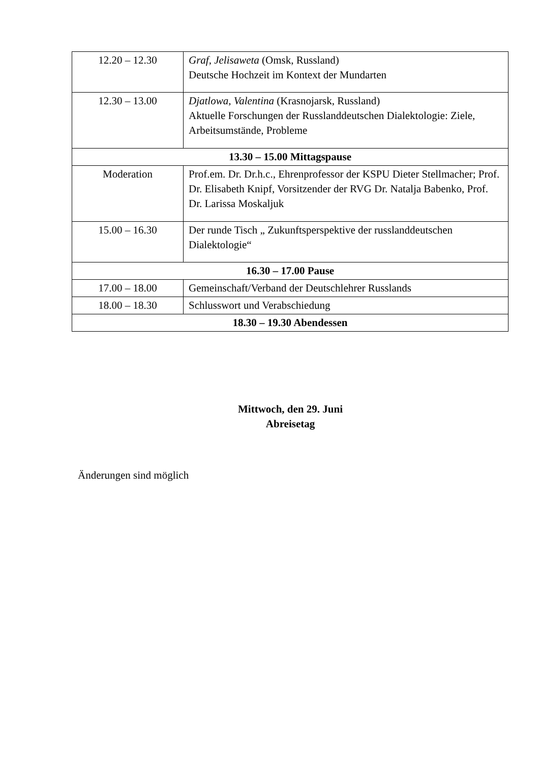| 12.20 – 12.30 | Graf, Jelisaweta (Omsk, Russland) Deutsche Hochzeit im Kontext der Mundarten |
| 12.30 – 13.00 | Djatlowa, Valentina (Krasnojarsk, Russland) Aktuelle Forschungen der Russlanddeutschen Dialektologie: Ziele, Arbeitsumstände, Probleme |
| 13.30 – 15.00 Mittagspause | |
| Moderation | Prof.em. Dr. Dr.h.c., Ehrenprofessor der KSPU Dieter Stellmacher; Prof. Dr. Elisabeth Knipf, Vorsitzender der RVG Dr. Natalja Babenko, Prof. Dr. Larissa Moskaljuk |
| 15.00 – 16.30 | Der runde Tisch „ Zukunftsperspektive der russlanddeutschen Dialektologie“ |
| 16.30 – 17.00 Pause | |
| 17.00 – 18.00 | Gemeinschaft/Verband der Deutschlehrer Russlands |
| 18.00 – 18.30 | Schlusswort und Verabschiedung |
| 18.30 – 19.30 Abendessen | |
Mittwoch, den 29. Juni
Abreisetag
Änderungen sind möglich